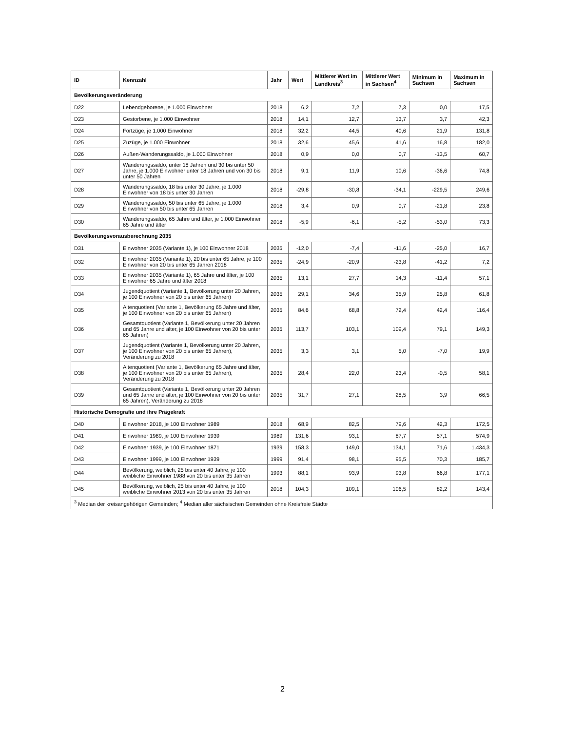| ID | Kennzahl | Jahr | Wert | Mittlerer Wert im Landkreis<sup>3</sup> | Mittlerer Wert in Sachsen<sup>4</sup> | Minimum in Sachsen | Maximum in Sachsen |
| --- | --- | --- | --- | --- | --- | --- | --- |
| Bevölkerungsveränderung | | | | | | | |
| D22 | Lebendgeborene, je 1.000 Einwohner | 2018 | 6,2 | 7,2 | 7,3 | 0,0 | 17,5 |
| D23 | Gestorbene, je 1.000 Einwohner | 2018 | 14,1 | 12,7 | 13,7 | 3,7 | 42,3 |
| D24 | Fortzüge, je 1.000 Einwohner | 2018 | 32,2 | 44,5 | 40,6 | 21,9 | 131,8 |
| D25 | Zuzüge, je 1.000 Einwohner | 2018 | 32,6 | 45,6 | 41,6 | 16,8 | 182,0 |
| D26 | Außen-Wanderungssaldo, je 1.000 Einwohner | 2018 | 0,9 | 0,0 | 0,7 | -13,5 | 60,7 |
| D27 | Wanderungssaldo, unter 18 Jahren und 30 bis unter 50 Jahre, je 1.000 Einwohner unter 18 Jahren und von 30 bis unter 50 Jahren | 2018 | 9,1 | 11,9 | 10,6 | -36,6 | 74,8 |
| D28 | Wanderungssaldo, 18 bis unter 30 Jahre, je 1.000 Einwohner von 18 bis unter 30 Jahren | 2018 | -29,8 | -30,8 | -34,1 | -229,5 | 249,6 |
| D29 | Wanderungssaldo, 50 bis unter 65 Jahre, je 1.000 Einwohner von 50 bis unter 65 Jahren | 2018 | 3,4 | 0,9 | 0,7 | -21,8 | 23,8 |
| D30 | Wanderungssaldo, 65 Jahre und älter, je 1.000 Einwohner 65 Jahre und älter | 2018 | -5,9 | -6,1 | -5,2 | -53,0 | 73,3 |
| Bevölkerungsvorausberechnung 2035 | | | | | | | |
| D31 | Einwohner 2035 (Variante 1), je 100 Einwohner 2018 | 2035 | -12,0 | -7,4 | -11,6 | -25,0 | 16,7 |
| D32 | Einwohner 2035 (Variante 1), 20 bis unter 65 Jahre, je 100 Einwohner von 20 bis unter 65 Jahren 2018 | 2035 | -24,9 | -20,9 | -23,8 | -41,2 | 7,2 |
| D33 | Einwohner 2035 (Variante 1), 65 Jahre und älter, je 100 Einwohner 65 Jahre und älter 2018 | 2035 | 13,1 | 27,7 | 14,3 | -11,4 | 57,1 |
| D34 | Jugendquotient (Variante 1, Bevölkerung unter 20 Jahren, je 100 Einwohner von 20 bis unter 65 Jahren) | 2035 | 29,1 | 34,6 | 35,9 | 25,8 | 61,8 |
| D35 | Altenquotient (Variante 1, Bevölkerung 65 Jahre und älter, je 100 Einwohner von 20 bis unter 65 Jahren) | 2035 | 84,6 | 68,8 | 72,4 | 42,4 | 116,4 |
| D36 | Gesamtquotient (Variante 1, Bevölkerung unter 20 Jahren und 65 Jahre und älter, je 100 Einwohner von 20 bis unter 65 Jahren) | 2035 | 113,7 | 103,1 | 109,4 | 79,1 | 149,3 |
| D37 | Jugendquotient (Variante 1, Bevölkerung unter 20 Jahren, je 100 Einwohner von 20 bis unter 65 Jahren), Veränderung zu 2018 | 2035 | 3,3 | 3,1 | 5,0 | -7,0 | 19,9 |
| D38 | Altenquotient (Variante 1, Bevölkerung 65 Jahre und älter, je 100 Einwohner von 20 bis unter 65 Jahren), Veränderung zu 2018 | 2035 | 28,4 | 22,0 | 23,4 | -0,5 | 58,1 |
| D39 | Gesamtquotient (Variante 1, Bevölkerung unter 20 Jahren und 65 Jahre und älter, je 100 Einwohner von 20 bis unter 65 Jahren), Veränderung zu 2018 | 2035 | 31,7 | 27,1 | 28,5 | 3,9 | 66,5 |
| Historische Demografie und ihre Prägekraft | | | | | | | |
| D40 | Einwohner 2018, je 100 Einwohner 1989 | 2018 | 68,9 | 82,5 | 79,6 | 42,3 | 172,5 |
| D41 | Einwohner 1989, je 100 Einwohner 1939 | 1989 | 131,6 | 93,1 | 87,7 | 57,1 | 574,9 |
| D42 | Einwohner 1939, je 100 Einwohner 1871 | 1939 | 158,3 | 149,0 | 134,1 | 71,6 | 1.434,3 |
| D43 | Einwohner 1999, je 100 Einwohner 1939 | 1999 | 91,4 | 98,1 | 95,5 | 70,3 | 185,7 |
| D44 | Bevölkerung, weiblich, 25 bis unter 40 Jahre, je 100 weibliche Einwohner 1988 von 20 bis unter 35 Jahren | 1993 | 88,1 | 93,9 | 93,8 | 66,8 | 177,1 |
| D45 | Bevölkerung, weiblich, 25 bis unter 40 Jahre, je 100 weibliche Einwohner 2013 von 20 bis unter 35 Jahren | 2018 | 104,3 | 109,1 | 106,5 | 82,2 | 143,4 |
| <sup>3</sup> Median der kreisangehörigen Gemeinden; <sup>4</sup> Median aller sächsischen Gemeinden ohne Kreisfreie Städte | | | | | | | |
2